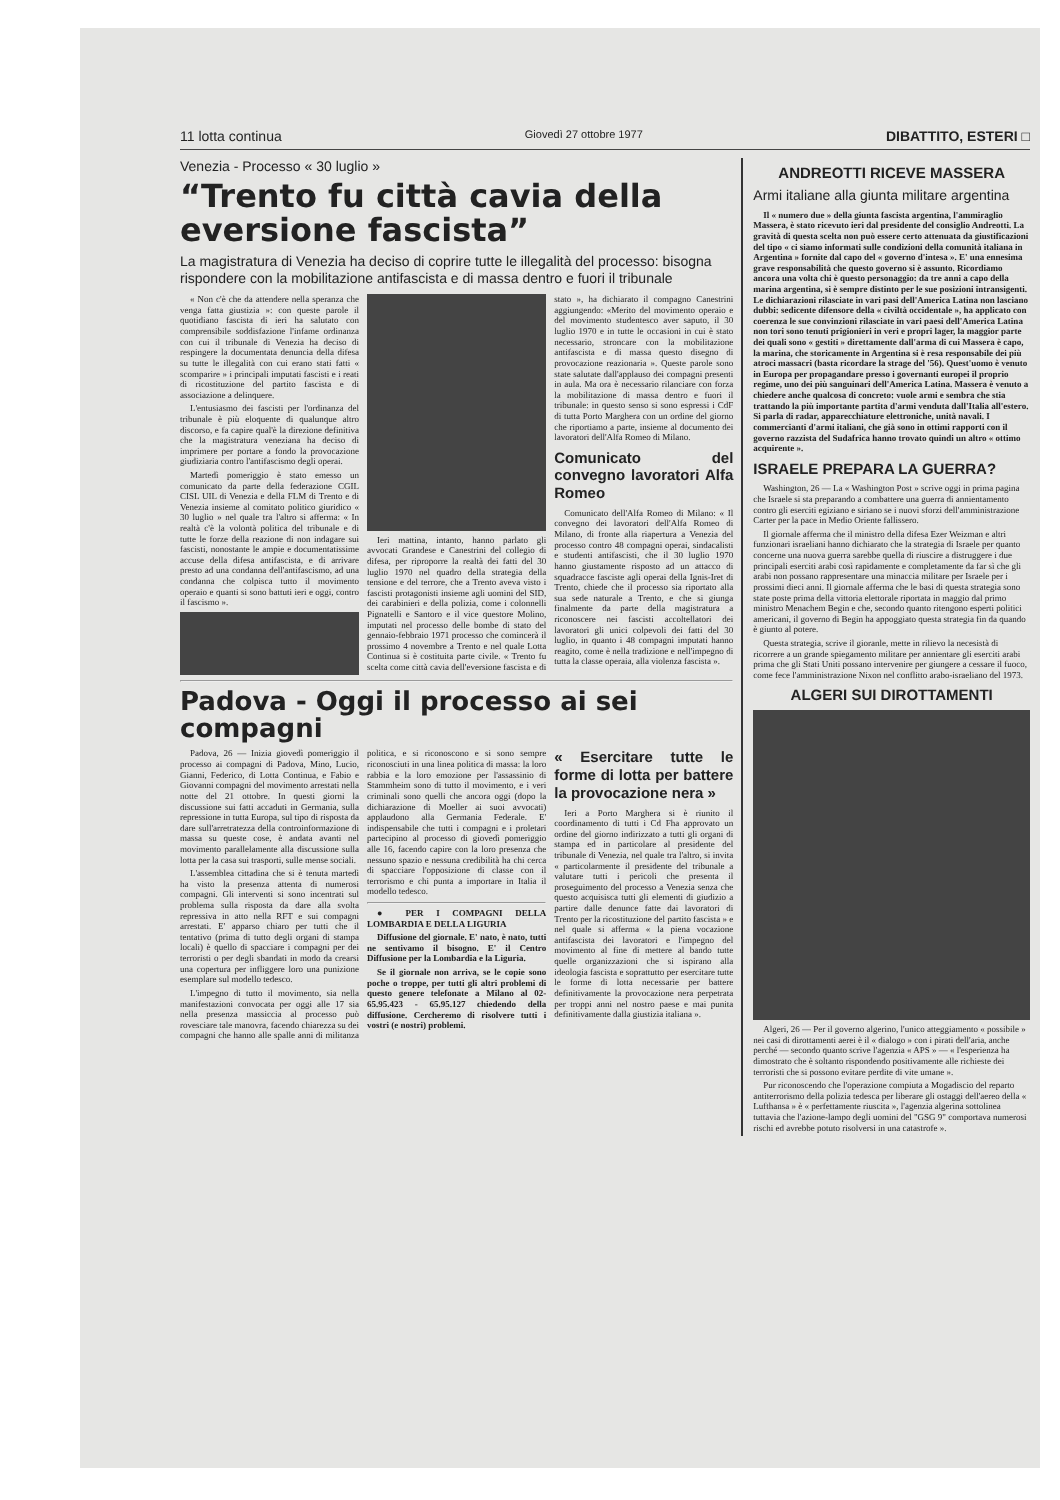11 lotta continua Giovedì 27 ottobre 1977 DIBATTITO, ESTERI □
Venezia - Processo « 30 luglio »
“Trento fu città cavia della eversione fascista”
La magistratura di Venezia ha deciso di coprire tutte le illegalità del processo: bisogna rispondere con la mobilitazione antifascista e di massa dentro e fuori il tribunale
« Non c'è che da attendere nella speranza che venga fatta giustizia »: con queste parole il quotidiano fascista di ieri ha salutato con comprensibile soddisfazione l'infame ordinanza con cui il tribunale di Venezia ha deciso di respingere la documentata denuncia della difesa su tutte le illegalità con cui erano stati fatti « scomparire » i principali imputati fascisti e i reati di ricostituzione del partito fascista e di associazione a delinquere.
L'entusiasmo dei fascisti per l'ordinanza del tribunale è più eloquente di qualunque altro discorso, e fa capire qual'è la direzione definitiva che la magistratura veneziana ha deciso di imprimere per portare a fondo la provocazione giudiziaria contro l'antifascismo degli operai.
Martedì pomeriggio è stato emesso un comunicato da parte della federazione CGIL CISL UIL di Venezia e della FLM di Trento e di Venezia insieme al comitato politico giuridico « 30 luglio » nel quale tra l'altro si afferma: « In realtà c'è la volontà politica del tribunale e di tutte le forze della reazione di non indagare sui fascisti, nonostante le ampie e documentatissime accuse della difesa antifascista, e di arrivare presto ad una condanna dell'antifascismo, ad una condanna che colpisca tutto il movimento operaio e quanti si sono battuti ieri e oggi, contro il fascismo ».
Ieri mattina, intanto, hanno parlato gli avvocati Grandese e Canestrini del collegio di difesa, per riproporre la realtà dei fatti del 30 luglio 1970 nel quadro della strategia della tensione e del terrore, che a Trento aveva visto i fascisti protagonisti insieme agli uomini del SID, dei carabinieri e della polizia, come i colonnelli Pignatelli e Santoro e il vice questore Molino, imputati nel processo delle bombe di stato del gennaio-febbraio 1971 processo che comincerà il prossimo 4 novembre a Trento e nel quale Lotta Continua si è costituita parte civile. « Trento fu scelta come città cavia dell'eversione fascista e di stato », ha dichiarato il compagno Canestrini aggiungendo: «Merito del movimento operaio e del movimento studentesco aver saputo, il 30 luglio 1970 e in tutte le occasioni in cui è stato necessario, stroncare con la mobilitazione antifascista e di massa questo disegno di provocazione reazionaria ». Queste parole sono state salutate dall'applauso dei compagni presenti in aula. Ma ora è necessario rilanciare con forza la mobilitazione di massa dentro e fuori il tribunale: in questo senso si sono espressi i CdF di tutta Porto Marghera con un ordine del giorno che riportiamo a parte, insieme al documento dei lavoratori dell'Alfa Romeo di Milano.
Comunicato del convegno lavoratori Alfa Romeo
Comunicato dell'Alfa Romeo di Milano: « Il convegno dei lavoratori dell'Alfa Romeo di Milano, di fronte alla riapertura a Venezia del processo contro 48 compagni operai, sindacalisti e studenti antifascisti, che il 30 luglio 1970 hanno giustamente risposto ad un attacco di squadracce fasciste agli operai della Ignis-Iret di Trento, chiede che il processo sia riportato alla sua sede naturale a Trento, e che si giunga finalmente da parte della magistratura a riconoscere nei fascisti accoltellatori dei lavoratori gli unici colpevoli dei fatti del 30 luglio, in quanto i 48 compagni imputati hanno reagito, come è nella tradizione e nell'impegno di tutta la classe operaia, alla violenza fascista ».
Padova - Oggi il processo ai sei compagni
Padova, 26 — Inizia giovedì pomeriggio il processo ai compagni di Padova, Mino, Lucio, Gianni, Federico, di Lotta Continua, e Fabio e Giovanni compagni del movimento arrestati nella notte del 21 ottobre. In questi giorni la discussione sui fatti accaduti in Germania, sulla repressione in tutta Europa, sul tipo di risposta da dare sull'arretratezza della controinformazione di massa su queste cose, è andata avanti nel movimento parallelamente alla discussione sulla lotta per la casa sui trasporti, sulle mense sociali.
L'assemblea cittadina che si è tenuta martedì ha visto la presenza attenta di numerosi compagni. Gli interventi si sono incentrati sul problema sulla risposta da dare alla svolta repressiva in atto nella RFT e sui compagni arrestati. E' apparso chiaro per tutti che il tentativo (prima di tutto degli organi di stampa locali) è quello di spacciare i compagni per dei terroristi o per degli sbandati in modo da crearsi una copertura per infliggere loro una punizione esemplare sul modello tedesco.
L'impegno di tutto il movimento, sia nella manifestazioni convocata per oggi alle 17 sia nella presenza massiccia al processo può rovesciare tale manovra, facendo chiarezza su dei compagni che hanno alle spalle anni di militanza politica, e si riconoscono e si sono sempre riconosciuti in una linea politica di massa: la loro rabbia e la loro emozione per l'assassinio di Stammheim sono di tutto il movimento, e i veri criminali sono quelli che ancora oggi (dopo la dichiarazione di Moeller ai suoi avvocati) applaudono alla Germania Federale. E' indispensabile che tutti i compagni e i proletari partecipino al processo di giovedì pomeriggio alle 16, facendo capire con la loro presenza che nessuno spazio e nessuna credibilità ha chi cerca di spacciare l'opposizione di classe con il terrorismo e chi punta a importare in Italia il modello tedesco.
● PER I COMPAGNI DELLA LOMBARDIA E DELLA LIGURIA
Diffusione del giornale. E' nato, è nato, tutti ne sentivamo il bisogno. E' il Centro Diffusione per la Lombardia e la Liguria.
Se il giornale non arriva, se le copie sono poche o troppe, per tutti gli altri problemi di questo genere telefonate a Milano al 02-65.95.423 - 65.95.127 chiedendo della diffusione. Cercheremo di risolvere tutti i vostri (e nostri) problemi.
« Esercitare tutte le forme di lotta per battere la provocazione nera »
Ieri a Porto Marghera si è riunito il coordinamento di tutti i Cd Fha approvato un ordine del giorno indirizzato a tutti gli organi di stampa ed in particolare al presidente del tribunale di Venezia, nel quale tra l'altro, si invita « particolarmente il presidente del tribunale a valutare tutti i pericoli che presenta il proseguimento del processo a Venezia senza che questo acquisisca tutti gli elementi di giudizio a partire dalle denunce fatte dai lavoratori di Trento per la ricostituzione del partito fascista » e nel quale si afferma « la piena vocazione antifascista dei lavoratori e l'impegno del movimento al fine di mettere al bando tutte quelle organizzazioni che si ispirano alla ideologia fascista e soprattutto per esercitare tutte le forme di lotta necessarie per battere definitivamente la provocazione nera perpetrata per troppi anni nel nostro paese e mai punita definitivamente dalla giustizia italiana ».
ANDREOTTI RICEVE MASSERA
Armi italiane alla giunta militare argentina
Il « numero due » della giunta fascista argentina, l'ammiraglio Massera, è stato ricevuto ieri dal presidente del consiglio Andreotti. La gravità di questa scelta non può essere certo attenuata da giustificazioni del tipo « ci siamo informati sulle condizioni della comunità italiana in Argentina » fornite dal capo del « governo d'intesa ». E' una ennesima grave responsabilità che questo governo si è assunto. Ricordiamo ancora una volta chi è questo personaggio: da tre anni a capo della marina argentina, si è sempre distinto per le sue posizioni intransigenti. Le dichiarazioni rilasciate in vari pasi dell'America Latina non lasciano dubbi: sedicente difensore della « civiltà occidentale », ha applicato con coerenza le sue convinzioni rilasciate in vari paesi dell'America Latina non tori sono tenuti prigionieri in veri e propri lager, la maggior parte dei quali sono « gestiti » direttamente dall'arma di cui Massera è capo, la marina, che storicamente in Argentina si è resa responsabile dei più atroci massacri (basta ricordare la strage del '56). Quest'uomo è venuto in Europa per propagandare presso i governanti europei il proprio regime, uno dei più sanguinari dell'America Latina. Massera è venuto a chiedere anche qualcosa di concreto: vuole armi e sembra che stia trattando la più importante partita d'armi venduta dall'Italia all'estero. Si parla di radar, apparecchiature elettroniche, unità navali. I commercianti d'armi italiani, che già sono in ottimi rapporti con il governo razzista del Sudafrica hanno trovato quindi un altro « ottimo acquirente ».
ISRAELE PREPARA LA GUERRA?
Washington, 26 — La « Washington Post » scrive oggi in prima pagina che Israele si sta preparando a combattere una guerra di annientamento contro gli eserciti egiziano e siriano se i nuovi sforzi dell'amministrazione Carter per la pace in Medio Oriente fallissero.
Il giornale afferma che il ministro della difesa Ezer Weizman e altri funzionari israeliani hanno dichiarato che la strategia di Israele per quanto concerne una nuova guerra sarebbe quella di riuscire a distruggere i due principali eserciti arabi così rapidamente e completamente da far sì che gli arabi non possano rappresentare una minaccia militare per Israele per i prossimi dieci anni. Il giornale afferma che le basi di questa strategia sono state poste prima della vittoria elettorale riportata in maggio dal primo ministro Menachem Begin e che, secondo quanto ritengono esperti politici americani, il governo di Begin ha appoggiato questa strategia fin da quando è giunto al potere.
Questa strategia, scrive il gioranle, mette in rilievo la necesistà di ricorrere a un grande spiegamento militare per annientare gli eserciti arabi prima che gli Stati Uniti possano intervenire per giungere a cessare il fuoco, come fece l'amministrazione Nixon nel conflitto arabo-israeliano del 1973.
ALGERI SUI DIROTTAMENTI
Algeri, 26 — Per il governo algerino, l'unico atteggiamento « possibile » nei casi di dirottamenti aerei è il « dialogo » con i pirati dell'aria, anche perché — secondo quanto scrive l'agenzia « APS » — « l'esperienza ha dimostrato che è soltanto rispondendo positivamente alle richieste dei terroristi che si possono evitare perdite di vite umane ».
Pur riconoscendo che l'operazione compiuta a Mogadiscio del reparto antiterrorismo della polizia tedesca per liberare gli ostaggi dell'aereo della « Lufthansa » è « perfettamente riuscita », l'agenzia algerina sottolinea tuttavia che l'azione-lampo degli uomini del "GSG 9" comportava numerosi rischi ed avrebbe potuto risolversi in una catastrofe ».